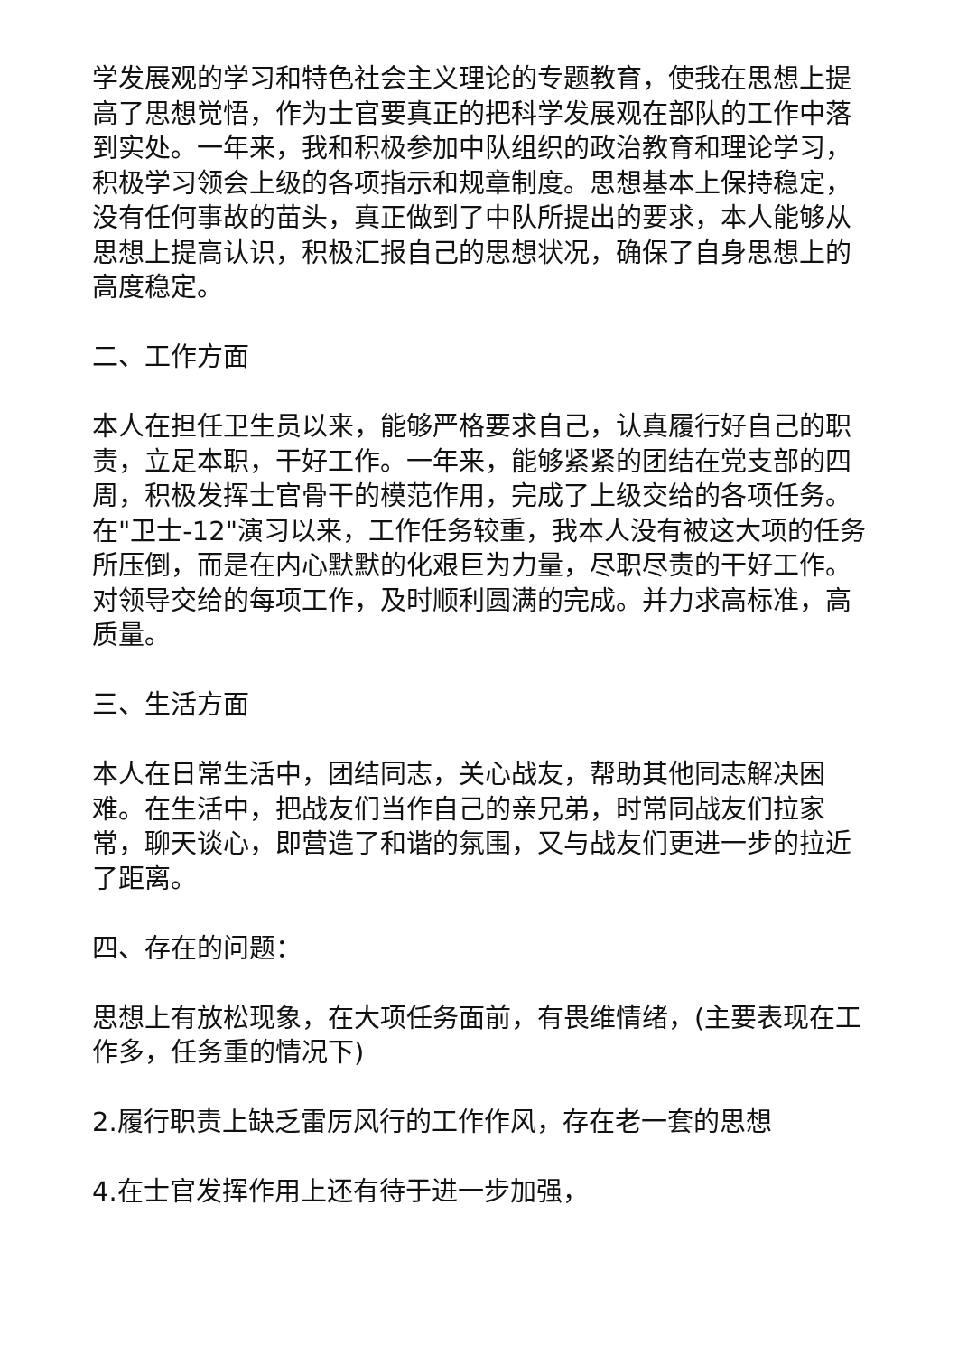学发展观的学习和特色社会主义理论的专题教育，使我在思想上提高了思想觉悟，作为士官要真正的把科学发展观在部队的工作中落到实处。一年来，我和积极参加中队组织的政治教育和理论学习，积极学习领会上级的各项指示和规章制度。思想基本上保持稳定，没有任何事故的苗头，真正做到了中队所提出的要求，本人能够从思想上提高认识，积极汇报自己的思想状况，确保了自身思想上的高度稳定。
二、工作方面
本人在担任卫生员以来，能够严格要求自己，认真履行好自己的职责，立足本职，干好工作。一年来，能够紧紧的团结在党支部的四周，积极发挥士官骨干的模范作用，完成了上级交给的各项任务。在"卫士-12"演习以来，工作任务较重，我本人没有被这大项的任务所压倒，而是在内心默默的化艰巨为力量，尽职尽责的干好工作。对领导交给的每项工作，及时顺利圆满的完成。并力求高标准，高质量。
三、生活方面
本人在日常生活中，团结同志，关心战友，帮助其他同志解决困难。在生活中，把战友们当作自己的亲兄弟，时常同战友们拉家常，聊天谈心，即营造了和谐的氛围，又与战友们更进一步的拉近了距离。
四、存在的问题：
思想上有放松现象，在大项任务面前，有畏维情绪，(主要表现在工作多，任务重的情况下)
2.履行职责上缺乏雷厉风行的工作作风，存在老一套的思想
4.在士官发挥作用上还有待于进一步加强，